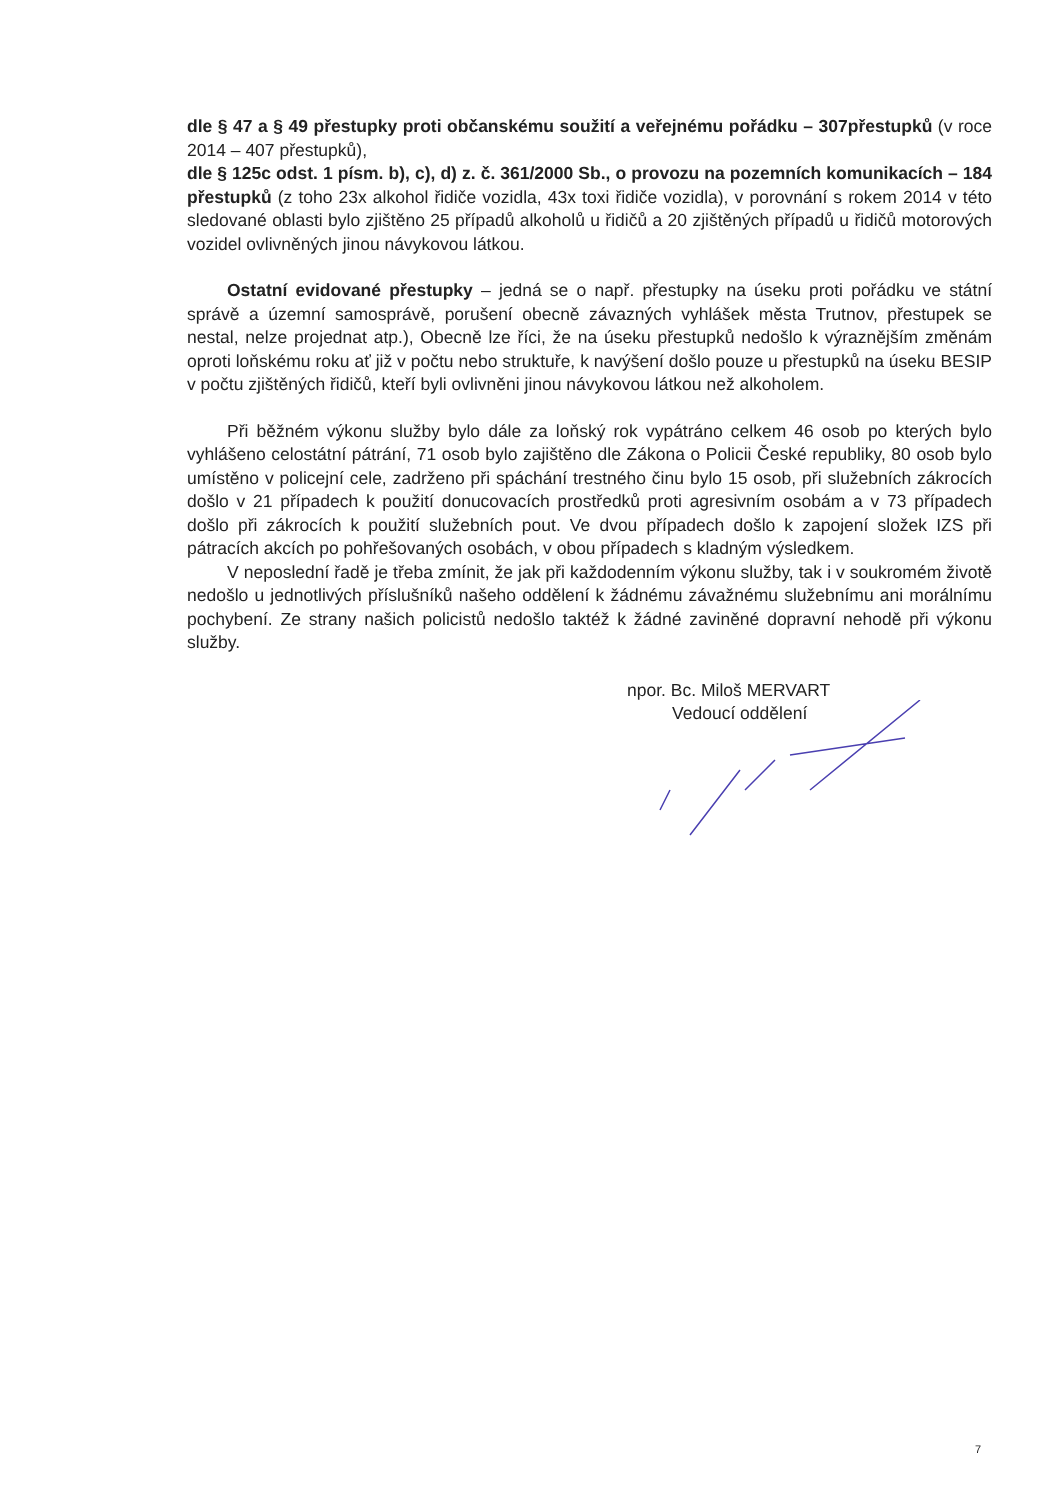dle § 47 a § 49 přestupky proti občanskému soužití a veřejnému pořádku – 307přestupků (v roce 2014 – 407 přestupků),
dle § 125c odst. 1 písm. b), c), d) z. č. 361/2000 Sb., o provozu na pozemních komunikacích – 184 přestupků (z toho 23x alkohol řidiče vozidla, 43x toxi řidiče vozidla), v porovnání s rokem 2014 v této sledované oblasti bylo zjištěno 25 případů alkoholů u řidičů a 20 zjištěných případů u řidičů motorových vozidel ovlivněných jinou návykovou látkou.
Ostatní evidované přestupky – jedná se o např. přestupky na úseku proti pořádku ve státní správě a územní samosprávě, porušení obecně závazných vyhlášek města Trutnov, přestupek se nestal, nelze projednat atp.), Obecně lze říci, že na úseku přestupků nedošlo k výraznějším změnám oproti loňskému roku ať již v počtu nebo struktuře, k navýšení došlo pouze u přestupků na úseku BESIP v počtu zjištěných řidičů, kteří byli ovlivněni jinou návykovou látkou než alkoholem.
Při běžném výkonu služby bylo dále za loňský rok vypátráno celkem 46 osob po kterých bylo vyhlášeno celostátní pátrání, 71 osob bylo zajištěno dle Zákona o Policii České republiky, 80 osob bylo umístěno v policejní cele, zadrženo při spáchání trestného činu bylo 15 osob, při služebních zákrocích došlo v 21 případech k použití donucovacích prostředků proti agresivním osobám a v 73 případech došlo při zákrocích k použití služebních pout. Ve dvou případech došlo k zapojení složek IZS při pátracích akcích po pohřešovaných osobách, v obou případech s kladným výsledkem.
V neposlední řadě je třeba zmínit, že jak při každodenním výkonu služby, tak i v soukromém životě nedošlo u jednotlivých příslušníků našeho oddělení k žádnému závažnému služebnímu ani morálnímu pochybení. Ze strany našich policistů nedošlo taktéž k žádné zaviněné dopravní nehodě při výkonu služby.
npor. Bc. Miloš MERVART
Vedoucí oddělení
7